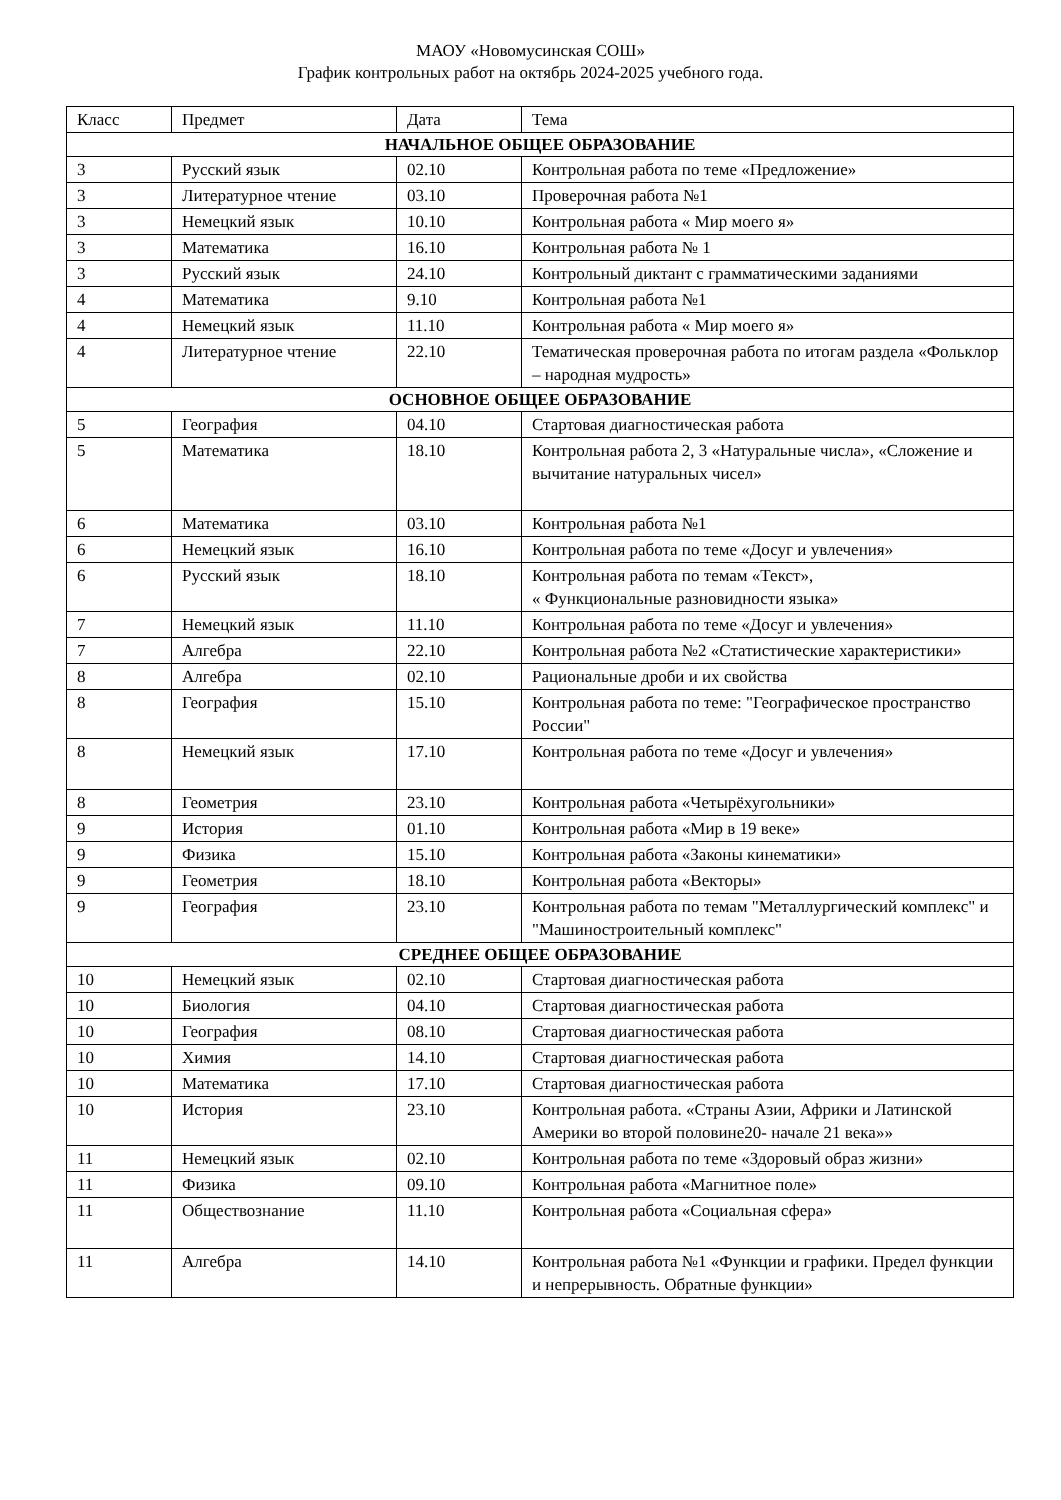МАОУ «Новомусинская СОШ»
График контрольных работ на октябрь 2024-2025 учебного года.
| Класс | Предмет | Дата | Тема |
| --- | --- | --- | --- |
| НАЧАЛЬНОЕ ОБЩЕЕ ОБРАЗОВАНИЕ | | | |
| 3 | Русский язык | 02.10 | Контрольная работа по теме «Предложение» |
| 3 | Литературное чтение | 03.10 | Проверочная работа №1 |
| 3 | Немецкий язык | 10.10 | Контрольная работа « Мир моего я» |
| 3 | Математика | 16.10 | Контрольная работа № 1 |
| 3 | Русский язык | 24.10 | Контрольный диктант с грамматическими заданиями |
| 4 | Математика | 9.10 | Контрольная работа №1 |
| 4 | Немецкий язык | 11.10 | Контрольная работа « Мир моего я» |
| 4 | Литературное чтение | 22.10 | Тематическая проверочная работа по итогам раздела «Фольклор – народная мудрость» |
| ОСНОВНОЕ ОБЩЕЕ ОБРАЗОВАНИЕ | | | |
| 5 | География | 04.10 | Стартовая диагностическая работа |
| 5 | Математика | 18.10 | Контрольная работа 2, 3 «Натуральные числа», «Сложение и вычитание натуральных чисел» |
| 6 | Математика | 03.10 | Контрольная работа №1 |
| 6 | Немецкий язык | 16.10 | Контрольная работа по теме «Досуг и увлечения» |
| 6 | Русский язык | 18.10 | Контрольная работа по темам «Текст», « Функциональные разновидности языка» |
| 7 | Немецкий язык | 11.10 | Контрольная работа по теме «Досуг и увлечения» |
| 7 | Алгебра | 22.10 | Контрольная работа №2 «Статистические характеристики» |
| 8 | Алгебра | 02.10 | Рациональные дроби и их свойства |
| 8 | География | 15.10 | Контрольная работа по теме: "Географическое пространство России" |
| 8 | Немецкий язык | 17.10 | Контрольная работа по теме «Досуг и увлечения» |
| 8 | Геометрия | 23.10 | Контрольная работа «Четырёхугольники» |
| 9 | История | 01.10 | Контрольная работа «Мир в 19 веке» |
| 9 | Физика | 15.10 | Контрольная работа «Законы кинематики» |
| 9 | Геометрия | 18.10 | Контрольная работа «Векторы» |
| 9 | География | 23.10 | Контрольная работа по темам "Металлургический комплекс" и "Машиностроительный комплекс" |
| СРЕДНЕЕ ОБЩЕЕ ОБРАЗОВАНИЕ | | | |
| 10 | Немецкий язык | 02.10 | Стартовая диагностическая работа |
| 10 | Биология | 04.10 | Стартовая диагностическая работа |
| 10 | География | 08.10 | Стартовая диагностическая работа |
| 10 | Химия | 14.10 | Стартовая диагностическая работа |
| 10 | Математика | 17.10 | Стартовая диагностическая работа |
| 10 | История | 23.10 | Контрольная работа. «Страны Азии, Африки и Латинской Америки во второй половине20- начале 21 века»» |
| 11 | Немецкий язык | 02.10 | Контрольная работа по теме «Здоровый образ жизни» |
| 11 | Физика | 09.10 | Контрольная работа «Магнитное поле» |
| 11 | Обществознание | 11.10 | Контрольная работа «Социальная сфера» |
| 11 | Алгебра | 14.10 | Контрольная работа №1 «Функции и графики. Предел функции и непрерывность. Обратные функции» |